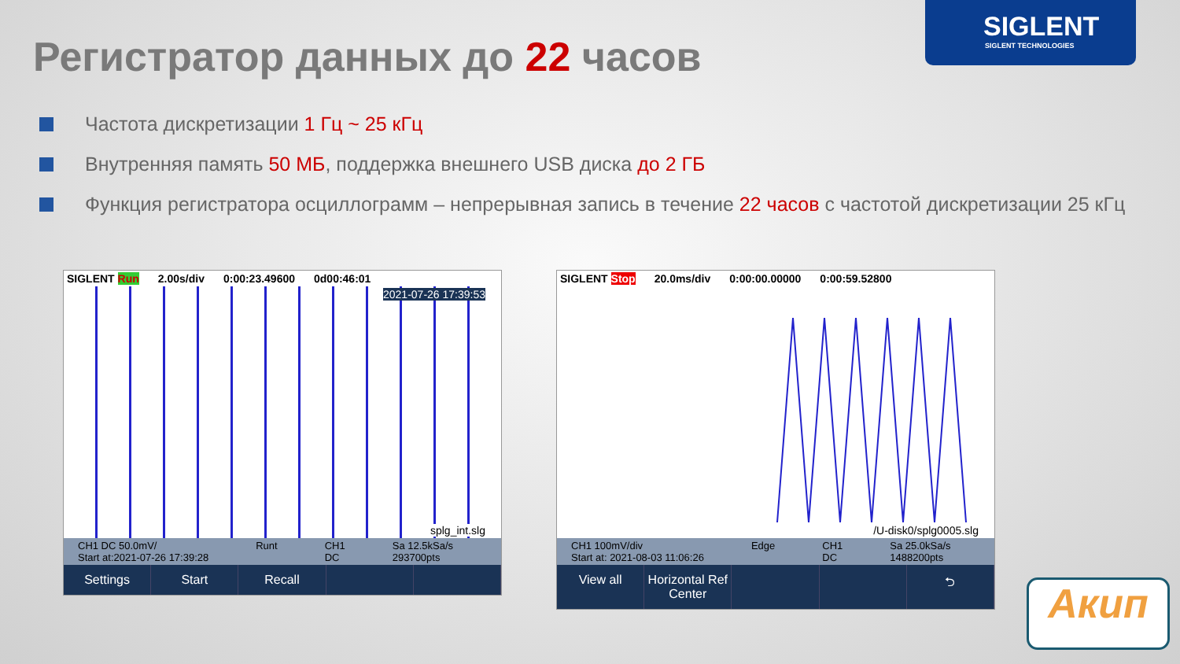SIGLENT
SIGLENT TECHNOLOGIES
Регистратор данных до 22 часов
Частота дискретизации 1 Гц ~ 25 кГц
Внутренняя память 50 МБ, поддержка внешнего USB диска до 2 ГБ
Функция регистратора осциллограмм – непрерывная запись в течение 22 часов с частотой дискретизации 25 кГц
SIGLENT Run 2.00s/div 0:00:23.49600 0d00:46:01
2021-07-26 17:39:53
splg_int.slg
CH1 DC 50.0mV/
Start at:2021-07-26 17:39:28 Runt CH1
DC Sa 12.5kSa/s
293700pts
Settings Start Recall
SIGLENT Stop 20.0ms/div 0:00:00.00000 0:00:59.52800
/U-disk0/splg0005.slg
CH1 100mV/div
Start at: 2021-08-03 11:06:26 Edge CH1
DC Sa 25.0kSa/s
1488200pts
View all Horizontal Ref
Center ⮌
Акип